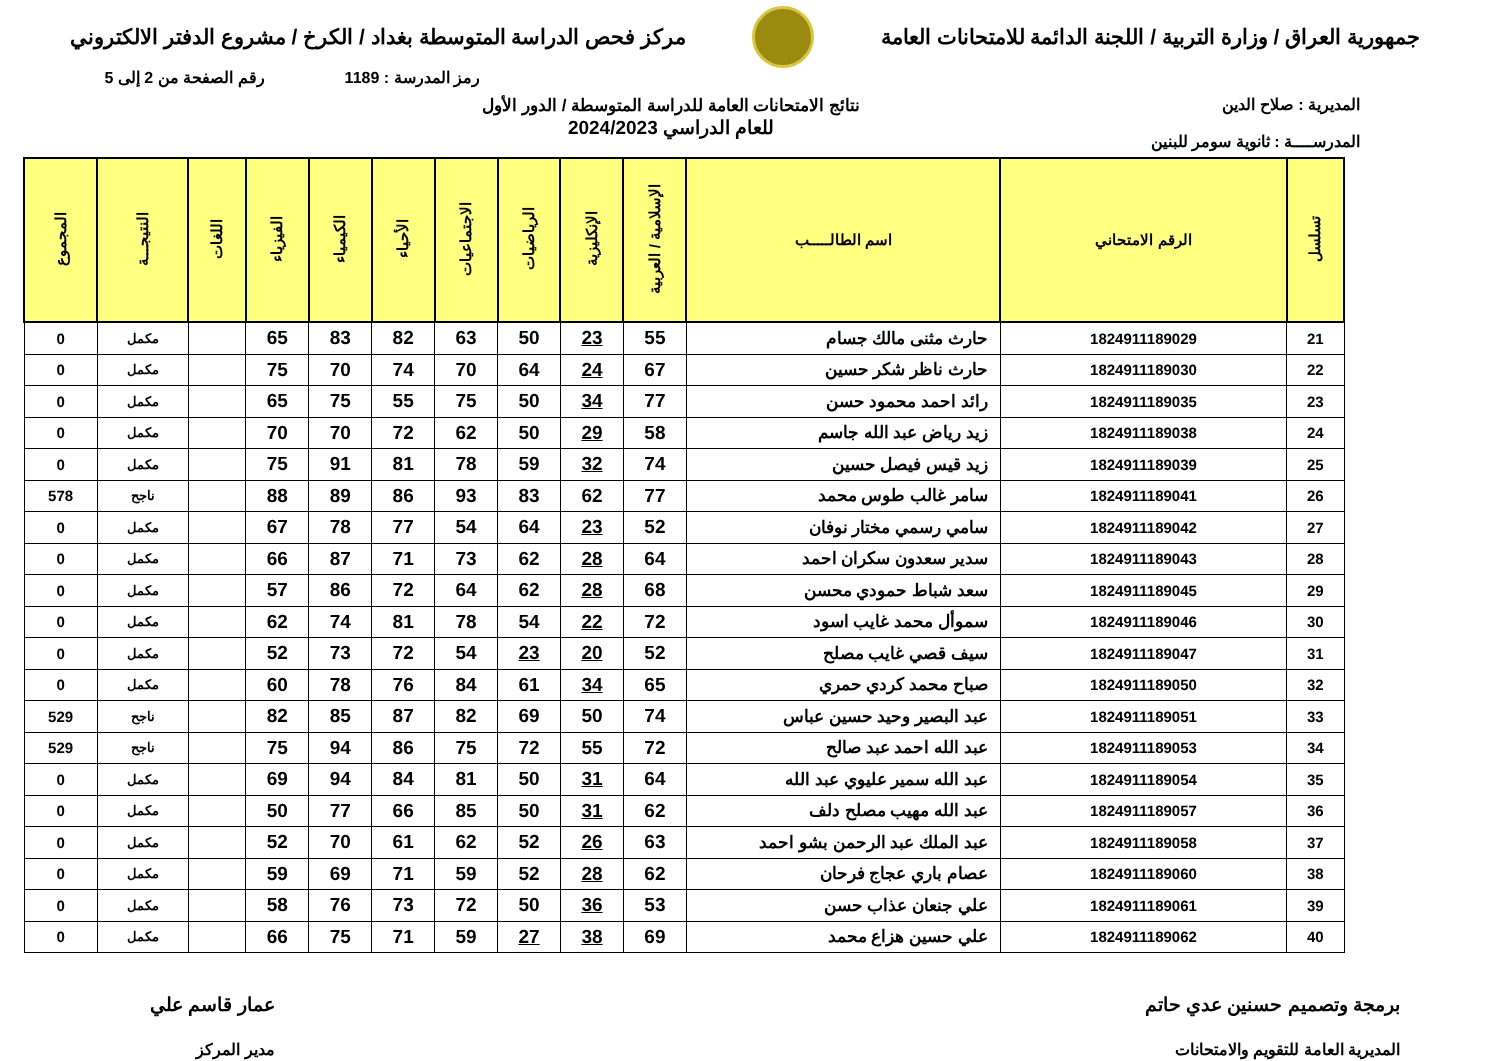جمهورية العراق / وزارة التربية / اللجنة الدائمة للامتحانات العامة
مركز فحص الدراسة المتوسطة بغداد / الكرخ / مشروع الدفتر الالكتروني
رمز المدرسة : 1189 رقم الصفحة من 2 إلى 5
المديرية : صلاح الدين
المدرســــة : ثانوية سومر للبنين
نتائج الامتحانات العامة للدراسة المتوسطة / الدور الأول
للعام الدراسي 2024/2023
| تسلسل | الرقم الامتحاني | اسم الطالـــــب | الإسلامية / العربية | الإنكليزية | الرياضيات | الاجتماعيات | الأحياء | الكيمياء | الفيزياء | اللغات | النتيجـــة | المجموع |
| --- | --- | --- | --- | --- | --- | --- | --- | --- | --- | --- | --- | --- |
| 21 | 1824911189029 | حارث مثنى مالك جسام | 55 | 23 | 50 | 63 | 82 | 83 | 65 | | مكمل | 0 |
| 22 | 1824911189030 | حارث ناظر شكر حسين | 67 | 24 | 64 | 70 | 74 | 70 | 75 | | مكمل | 0 |
| 23 | 1824911189035 | رائد احمد محمود حسن | 77 | 34 | 50 | 75 | 55 | 75 | 65 | | مكمل | 0 |
| 24 | 1824911189038 | زيد رياض عبد الله جاسم | 58 | 29 | 50 | 62 | 72 | 70 | 70 | | مكمل | 0 |
| 25 | 1824911189039 | زيد قيس فيصل حسين | 74 | 32 | 59 | 78 | 81 | 91 | 75 | | مكمل | 0 |
| 26 | 1824911189041 | سامر غالب طوس محمد | 77 | 62 | 83 | 93 | 86 | 89 | 88 | | ناجح | 578 |
| 27 | 1824911189042 | سامي رسمي مختار نوفان | 52 | 23 | 64 | 54 | 77 | 78 | 67 | | مكمل | 0 |
| 28 | 1824911189043 | سدير سعدون سكران احمد | 64 | 28 | 62 | 73 | 71 | 87 | 66 | | مكمل | 0 |
| 29 | 1824911189045 | سعد شباط حمودي محسن | 68 | 28 | 62 | 64 | 72 | 86 | 57 | | مكمل | 0 |
| 30 | 1824911189046 | سموأل محمد غايب اسود | 72 | 22 | 54 | 78 | 81 | 74 | 62 | | مكمل | 0 |
| 31 | 1824911189047 | سيف قصي غايب مصلح | 52 | 20 | 23 | 54 | 72 | 73 | 52 | | مكمل | 0 |
| 32 | 1824911189050 | صباح محمد كردي حمري | 65 | 34 | 61 | 84 | 76 | 78 | 60 | | مكمل | 0 |
| 33 | 1824911189051 | عبد البصير وحيد حسين عباس | 74 | 50 | 69 | 82 | 87 | 85 | 82 | | ناجح | 529 |
| 34 | 1824911189053 | عبد الله احمد عبد صالح | 72 | 55 | 72 | 75 | 86 | 94 | 75 | | ناجح | 529 |
| 35 | 1824911189054 | عبد الله سمير عليوي عبد الله | 64 | 31 | 50 | 81 | 84 | 94 | 69 | | مكمل | 0 |
| 36 | 1824911189057 | عبد الله مهيب مصلح دلف | 62 | 31 | 50 | 85 | 66 | 77 | 50 | | مكمل | 0 |
| 37 | 1824911189058 | عبد الملك عبد الرحمن بشو احمد | 63 | 26 | 52 | 62 | 61 | 70 | 52 | | مكمل | 0 |
| 38 | 1824911189060 | عصام باري عجاج فرحان | 62 | 28 | 52 | 59 | 71 | 69 | 59 | | مكمل | 0 |
| 39 | 1824911189061 | علي جنعان عذاب حسن | 53 | 36 | 50 | 72 | 73 | 76 | 58 | | مكمل | 0 |
| 40 | 1824911189062 | علي حسين هزاع محمد | 69 | 38 | 27 | 59 | 71 | 75 | 66 | | مكمل | 0 |
برمجة وتصميم حسنين عدي حاتم
المديرية العامة للتقويم والامتحانات
عمار قاسم علي
مدير المركز